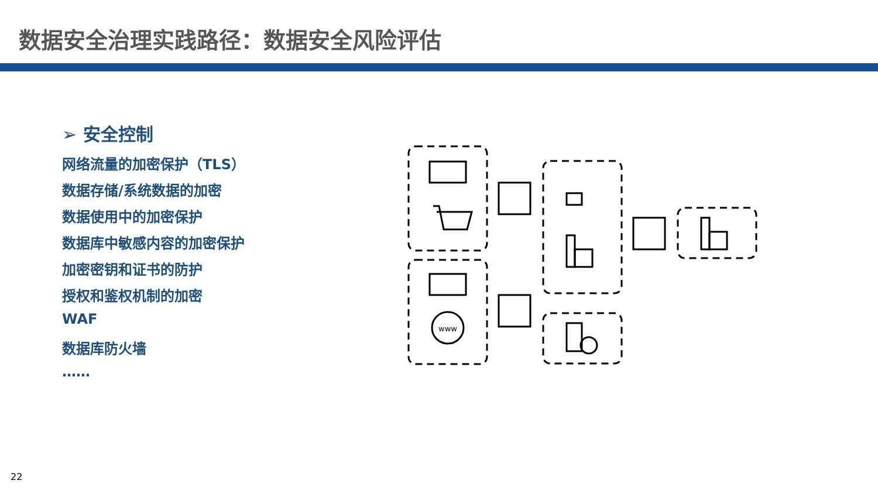数据安全治理实践路径：数据安全风险评估
➢ 安全控制
网络流量的加密保护（TLS）
数据存储/系统数据的加密
数据使用中的加密保护
数据库中敏感内容的加密保护
加密密钥和证书的防护
授权和鉴权机制的加密
WAF
数据库防火墙
……
www
22